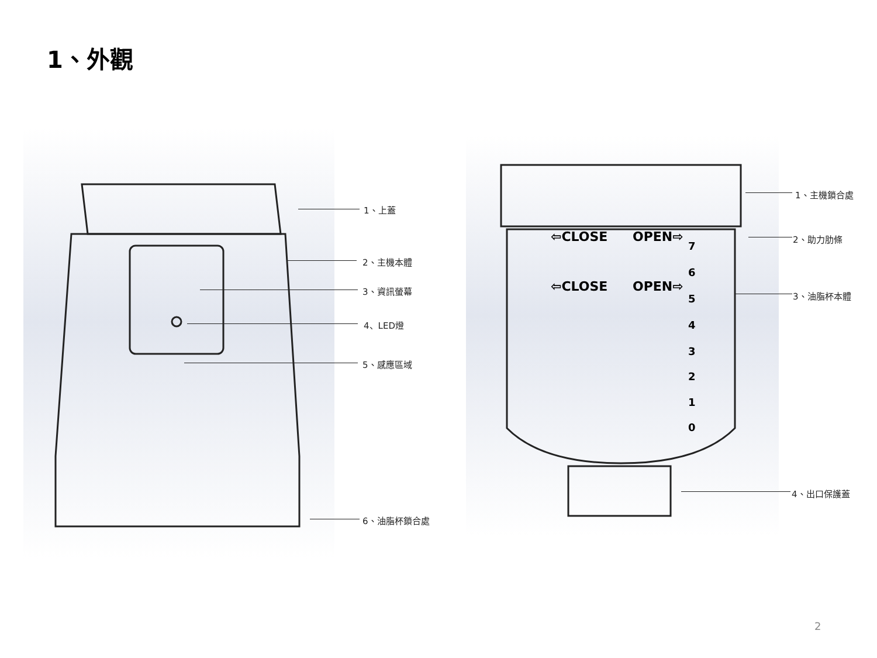1、外觀
1、上蓋
2、主機本體
3、資訊螢幕
4、LED燈
5、感應區域
6、油脂杯鎖合處
⇦CLOSE
OPEN⇨
⇦CLOSE
OPEN⇨
7
6
5
4
3
2
1
0
1、主機鎖合處
2、助力肋條
3、油脂杯本體
4、出口保護蓋
2